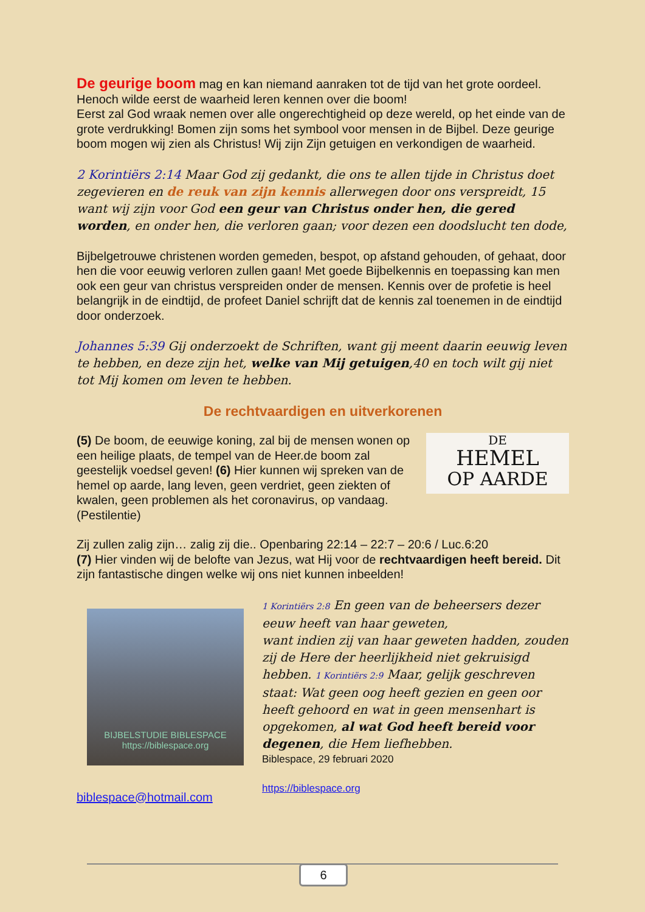De geurige boom mag en kan niemand aanraken tot de tijd van het grote oordeel. Henoch wilde eerst de waarheid leren kennen over die boom!
Eerst zal God wraak nemen over alle ongerechtigheid op deze wereld, op het einde van de grote verdrukking! Bomen zijn soms het symbool voor mensen in de Bijbel. Deze geurige boom mogen wij zien als Christus! Wij zijn Zijn getuigen en verkondigen de waarheid.
2 Korintiërs 2:14 Maar God zij gedankt, die ons te allen tijde in Christus doet zegevieren en de reuk van zijn kennis allerwegen door ons verspreidt, 15 want wij zijn voor God een geur van Christus onder hen, die gered worden, en onder hen, die verloren gaan; voor dezen een doodslucht ten dode,
Bijbelgetrouwe christenen worden gemeden, bespot, op afstand gehouden, of gehaat, door hen die voor eeuwig verloren zullen gaan! Met goede Bijbelkennis en toepassing kan men ook een geur van christus verspreiden onder de mensen. Kennis over de profetie is heel belangrijk in de eindtijd, de profeet Daniel schrijft dat de kennis zal toenemen in de eindtijd door onderzoek.
Johannes 5:39 Gij onderzoekt de Schriften, want gij meent daarin eeuwig leven te hebben, en deze zijn het, welke van Mij getuigen,40 en toch wilt gij niet tot Mij komen om leven te hebben.
De rechtvaardigen en uitverkorenen
(5) De boom, de eeuwige koning, zal bij de mensen wonen op een heilige plaats, de tempel van de Heer.de boom zal geestelijk voedsel geven! (6) Hier kunnen wij spreken van de hemel op aarde, lang leven, geen verdriet, geen ziekten of kwalen, geen problemen als het coronavirus, op vandaag. (Pestilentie)
DE
HEMEL
OP AARDE
Zij zullen zalig zijn… zalig zij die.. Openbaring 22:14 – 22:7 – 20:6 / Luc.6:20
(7) Hier vinden wij de belofte van Jezus, wat Hij voor de rechtvaardigen heeft bereid. Dit zijn fantastische dingen welke wij ons niet kunnen inbeelden!
BIJBELSTUDIE BIBLESPACE
https://biblespace.org
biblespace@hotmail.com
1 Korintiërs 2:8 En geen van de beheersers dezer eeuw heeft van haar geweten,
want indien zij van haar geweten hadden, zouden zij de Here der heerlijkheid niet gekruisigd hebben. 1 Korintiërs 2:9 Maar, gelijk geschreven staat: Wat geen oog heeft gezien en geen oor heeft gehoord en wat in geen mensenhart is opgekomen, al wat God heeft bereid voor degenen, die Hem liefhebben.
Biblespace, 29 februari 2020
https://biblespace.org
6